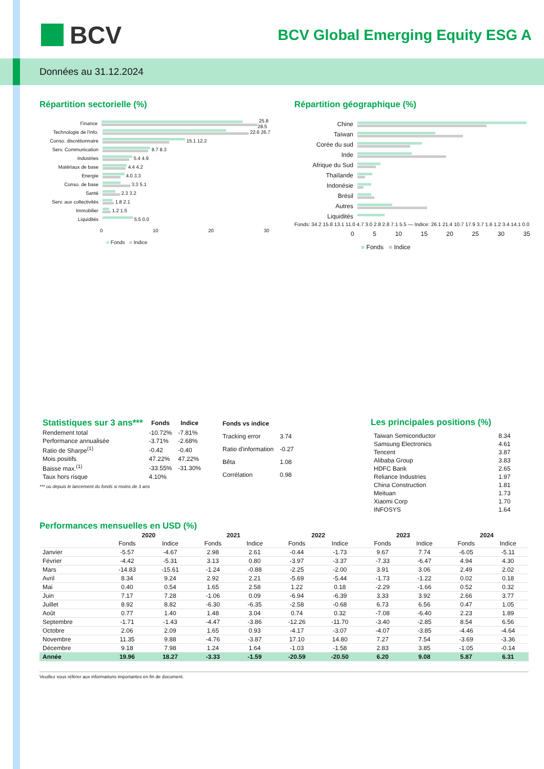BCV
BCV Global Emerging Equity ESG A
Données au 31.12.2024
Répartition sectorielle (%)
Finance
25.8 28.5
Technologie de l'info.
22.6 26.7
Conso. discrétionnaire
15.1 12.2
Serv. Communication
8.7 8.3
Industries
5.4 4.9
Matériaux de base
4.4 4.2
Energie
4.0 3.3
Conso. de base
3.3 5.1
Santé
2.3 3.2
Serv. aux collectivités
1.8 2.1
Immobilier
1.2 1.5
Liquidités
5.5 0.0
0 10 20 30
■ Fonds ■ Indice
Répartition géographique (%)
Chine
Taïwan
Corée du sud
Inde
Afrique du Sud
Thaïlande
Indonésie
Brésil
Autres
Liquidités
Fonds: 34.2 15.8 13.1 11.0 4.7 3.0 2.8 2.8 7.1 5.5 — Indice: 26.1 21.4 10.7 17.9 3.7 1.6 1.2 3.4 14.1 0.0
0 5 10 15 20 25 30 35
■ Fonds ■ Indice
| Statistiques sur 3 ans*** | Fonds | Indice |
| --- | --- | --- |
| Rendement total | -10.72% | -7.81% |
| Performance annualisée | -3.71% | -2.68% |
| Ratio de Sharpe<sup>(1)</sup> | -0.42 | -0.40 |
| Mois positifs | 47.22% | 47.22% |
| Baisse max.<sup>(1)</sup> | -33.55% | -31.30% |
| Taux hors risque | 4.10% | |
| Fonds vs indice | |
| --- | --- |
| Tracking error | 3.74 |
| Ratio d'information | -0.27 |
| Bêta | 1.08 |
| Corrélation | 0.98 |
*** ou depuis le lancement du fonds si moins de 3 ans
Les principales positions (%)
| Taiwan Semiconductor | 8.34 |
| Samsung Electronics | 4.61 |
| Tencent | 3.87 |
| Alibaba Group | 3.83 |
| HDFC Bank | 2.65 |
| Reliance Industries | 1.97 |
| China Construction | 1.81 |
| Meituan | 1.73 |
| Xiaomi Corp | 1.70 |
| INFOSYS | 1.64 |
Performances mensuelles en USD (%)
| | 2020 | | 2021 | | 2022 | | 2023 | | 2024 | |
| --- | --- | --- | --- | --- | --- | --- | --- | --- | --- | --- |
| | Fonds | Indice | Fonds | Indice | Fonds | Indice | Fonds | Indice | Fonds | Indice |
| Janvier | -5.57 | -4.67 | 2.98 | 2.61 | -0.44 | -1.73 | 9.67 | 7.74 | -6.05 | -5.11 |
| Février | -4.42 | -5.31 | 3.13 | 0.80 | -3.97 | -3.37 | -7.33 | -6.47 | 4.94 | 4.30 |
| Mars | -14.83 | -15.61 | -1.24 | -0.88 | -2.25 | -2.00 | 3.91 | 3.06 | 2.49 | 2.02 |
| Avril | 8.34 | 9.24 | 2.92 | 2.21 | -5.69 | -5.44 | -1.73 | -1.22 | 0.02 | 0.18 |
| Mai | 0.40 | 0.54 | 1.65 | 2.58 | 1.22 | 0.18 | -2.29 | -1.66 | 0.52 | 0.32 |
| Juin | 7.17 | 7.28 | -1.06 | 0.09 | -6.94 | -6.39 | 3.33 | 3.92 | 2.66 | 3.77 |
| Juillet | 8.92 | 8.82 | -6.30 | -6.35 | -2.58 | -0.68 | 6.73 | 6.56 | 0.47 | 1.05 |
| Août | 0.77 | 1.40 | 1.48 | 3.04 | 0.74 | 0.32 | -7.08 | -6.40 | 2.23 | 1.89 |
| Septembre | -1.71 | -1.43 | -4.47 | -3.86 | -12.26 | -11.70 | -3.40 | -2.85 | 8.54 | 6.56 |
| Octobre | 2.06 | 2.09 | 1.65 | 0.93 | -4.17 | -3.07 | -4.07 | -3.85 | -4.46 | -4.64 |
| Novembre | 11.35 | 9.88 | -4.76 | -3.87 | 17.10 | 14.80 | 7.27 | 7.54 | -3.69 | -3.36 |
| Décembre | 9.18 | 7.98 | 1.24 | 1.64 | -1.03 | -1.58 | 2.83 | 3.85 | -1.05 | -0.14 |
| Année | 19.96 | 18.27 | -3.33 | -1.59 | -20.59 | -20.50 | 6.20 | 9.08 | 5.87 | 6.31 |
Veuillez vous référer aux informations importantes en fin de document.